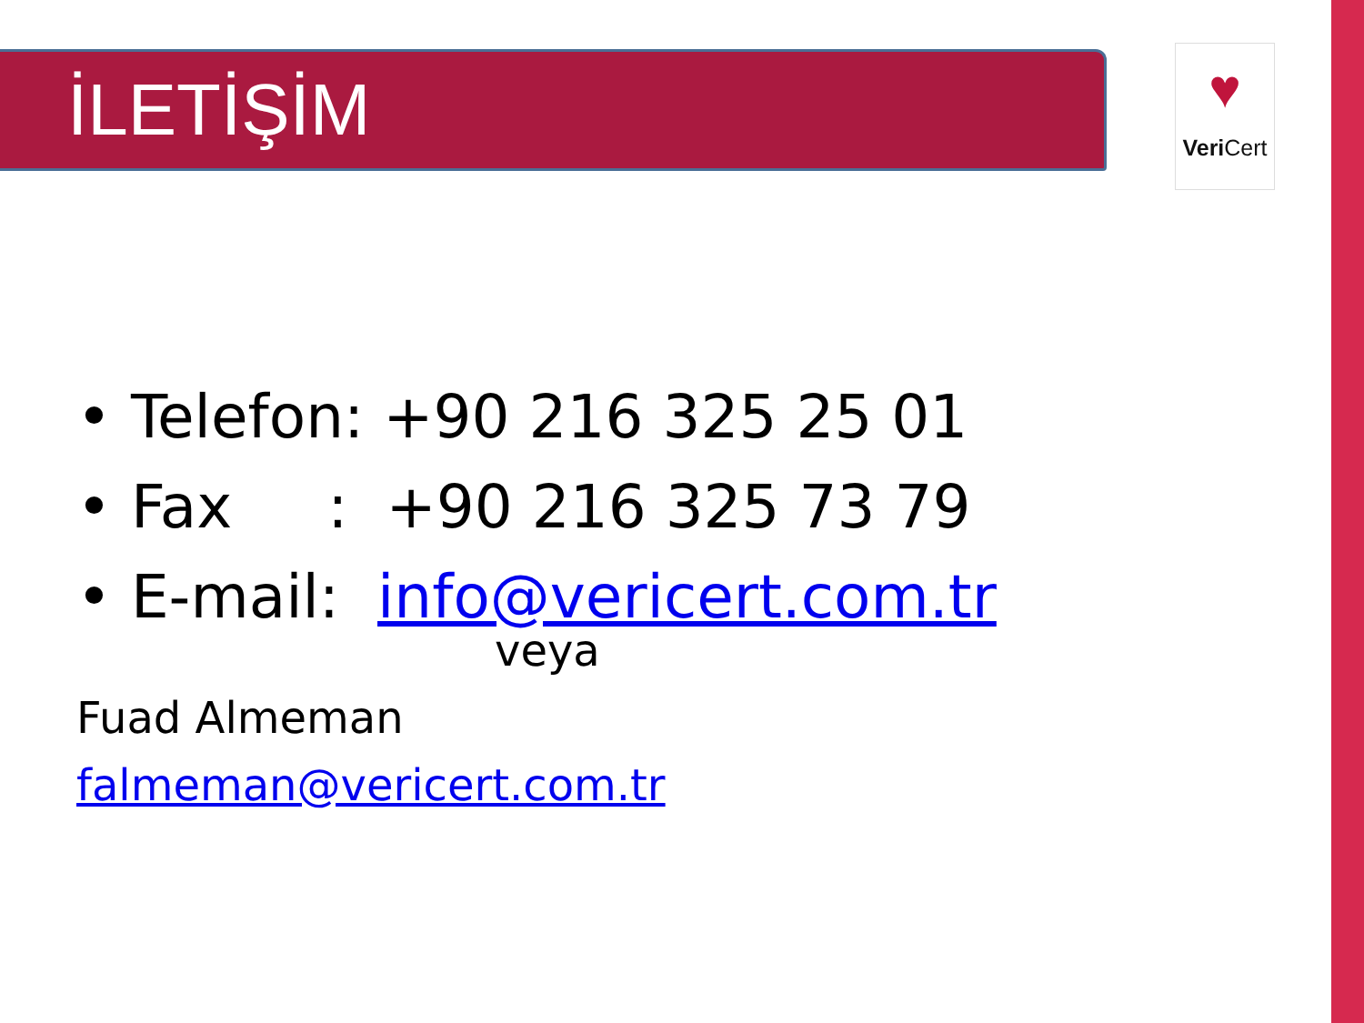İLETİŞİM
♥
Veri Cert
• Telefon: +90 216 325 25 01
• Fax : +90 216 325 73 79
• E-mail: info@vericert.com.tr
veya
Fuad Almeman
falmeman@vericert.com.tr